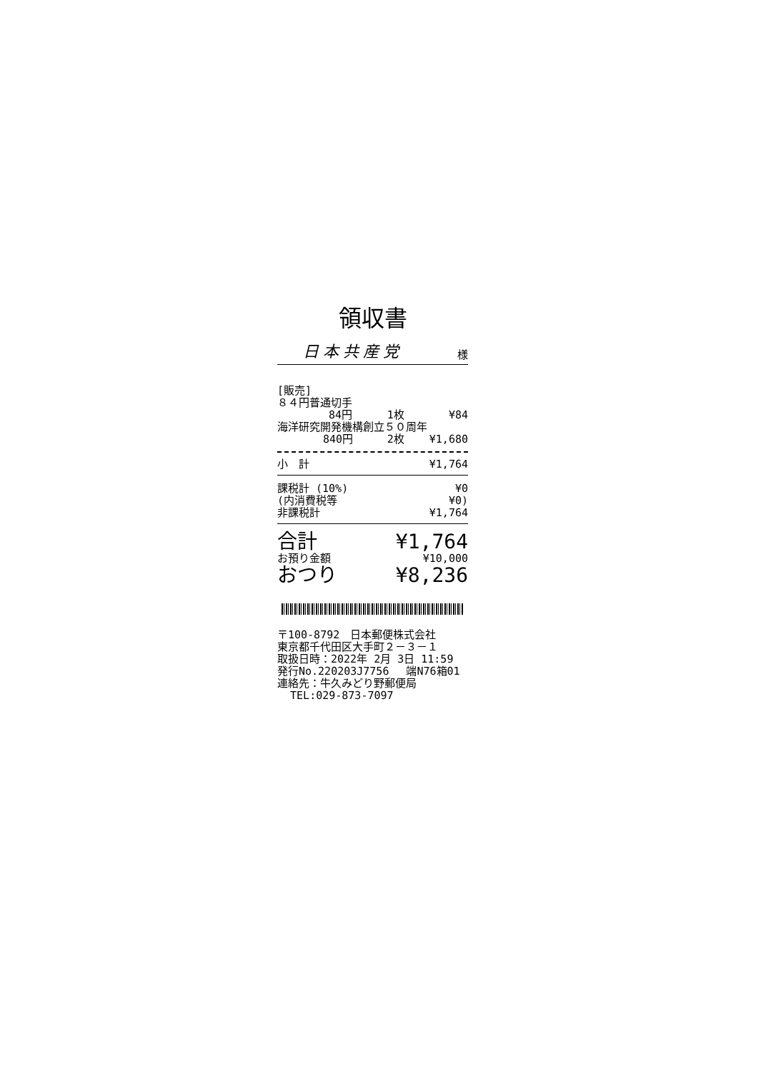領収書
日本共産党 様
| [販売] | | |
| ８４円普通切手 | | |
| 84円 | 1枚 | ¥84 |
| 海洋研究開発機構創立５０周年 | | |
| 840円 | 2枚 | ¥1,680 |
| 小 計 | ¥1,764 |
| 課税計 (10%) | ¥0 |
| (内消費税等 | ¥0) |
| 非課税計 | ¥1,764 |
| 合計 | ¥1,764 |
| お預り金額 | ¥10,000 |
| おつり | ¥8,236 |
〒100-8792　日本郵便株式会社 東京都千代田区大手町２－３－１ 取扱日時：2022年 2月 3日 11:59 発行No.220203J7756　 端N76箱01 連絡先：牛久みどり野郵便局 TEL:029-873-7097